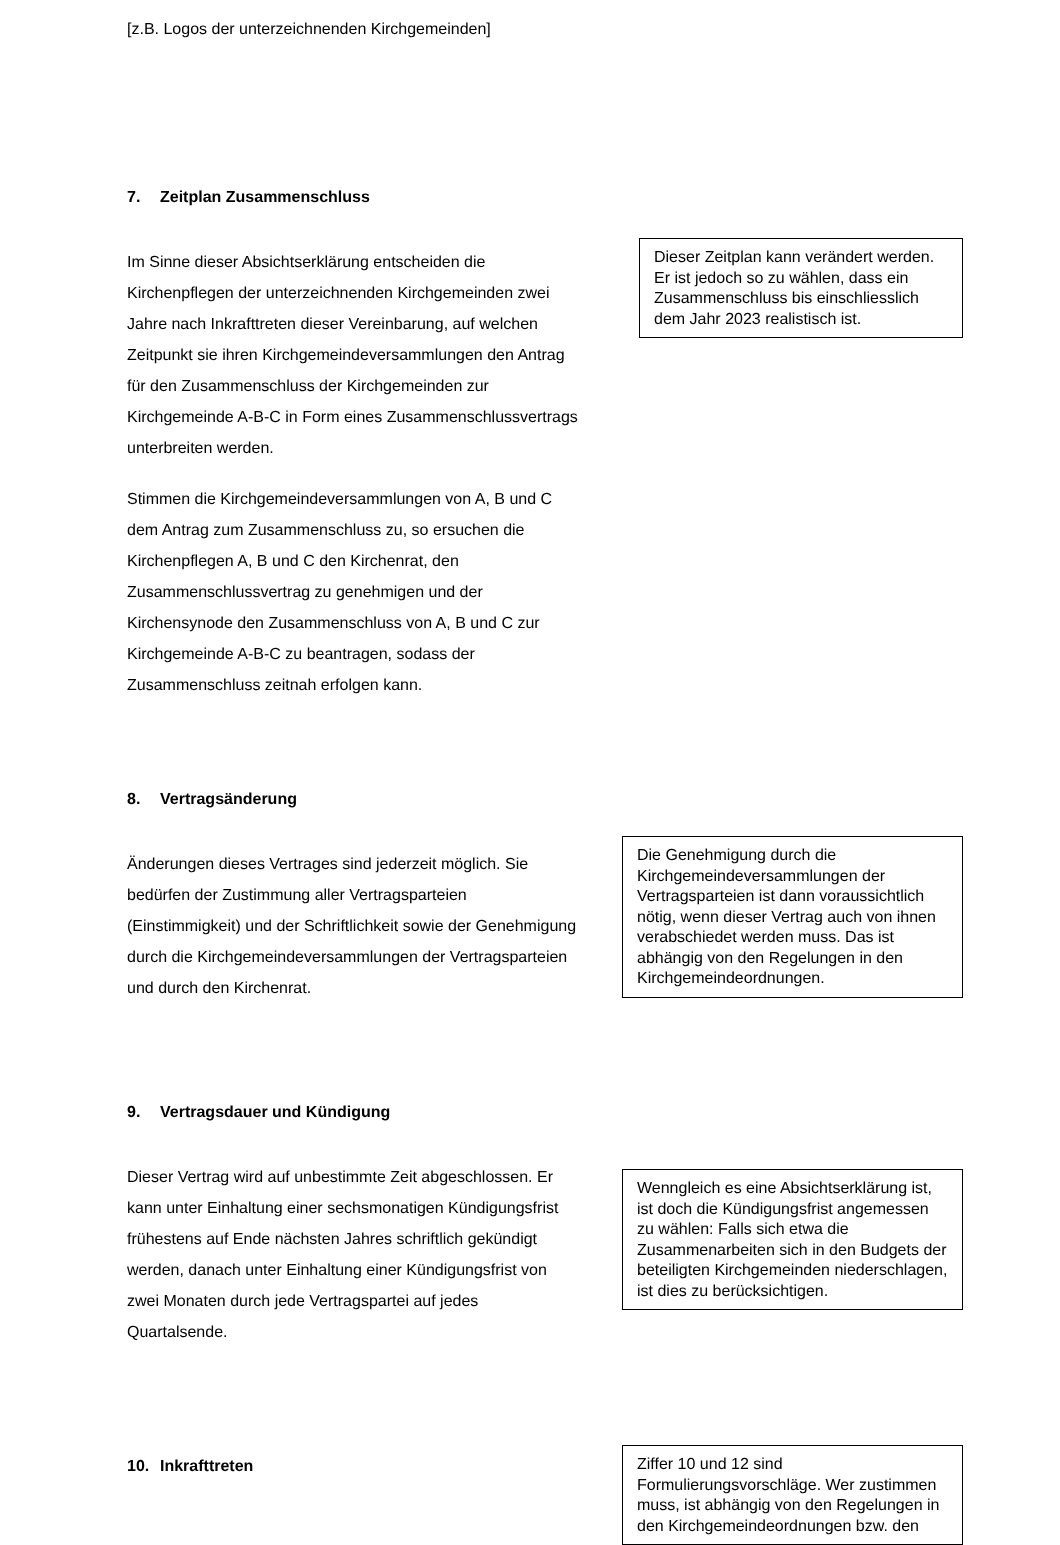[z.B. Logos der unterzeichnenden Kirchgemeinden]
7. Zeitplan Zusammenschluss
Im Sinne dieser Absichtserklärung entscheiden die Kirchenpflegen der unterzeichnenden Kirchgemeinden zwei Jahre nach Inkrafttreten dieser Vereinbarung, auf welchen Zeitpunkt sie ihren Kirchgemeindeversammlungen den Antrag für den Zusammenschluss der Kirchgemeinden zur Kirchgemeinde A-B-C in Form eines Zusammenschlussvertrags unterbreiten werden.
Stimmen die Kirchgemeindeversammlungen von A, B und C dem Antrag zum Zusammenschluss zu, so ersuchen die Kirchenpflegen A, B und C den Kirchenrat, den Zusammenschlussvertrag zu genehmigen und der Kirchensynode den Zusammenschluss von A, B und C zur Kirchgemeinde A-B-C zu beantragen, sodass der Zusammenschluss zeitnah erfolgen kann.
Dieser Zeitplan kann verändert werden. Er ist jedoch so zu wählen, dass ein Zusammenschluss bis einschliesslich dem Jahr 2023 realistisch ist.
8. Vertragsänderung
Änderungen dieses Vertrages sind jederzeit möglich. Sie bedürfen der Zustimmung aller Vertragsparteien (Einstimmigkeit) und der Schriftlichkeit sowie der Genehmigung durch die Kirchgemeindeversammlungen der Vertragsparteien und durch den Kirchenrat.
Die Genehmigung durch die Kirchgemeindeversammlungen der Vertragsparteien ist dann voraussichtlich nötig, wenn dieser Vertrag auch von ihnen verabschiedet werden muss. Das ist abhängig von den Regelungen in den Kirchgemeindeordnungen.
9. Vertragsdauer und Kündigung
Dieser Vertrag wird auf unbestimmte Zeit abgeschlossen. Er kann unter Einhaltung einer sechsmonatigen Kündigungsfrist frühestens auf Ende nächsten Jahres schriftlich gekündigt werden, danach unter Einhaltung einer Kündigungsfrist von zwei Monaten durch jede Vertragspartei auf jedes Quartalsende.
Wenngleich es eine Absichtserklärung ist, ist doch die Kündigungsfrist angemessen zu wählen: Falls sich etwa die Zusammenarbeiten sich in den Budgets der beteiligten Kirchgemeinden niederschlagen, ist dies zu berücksichtigen.
10. Inkrafttreten
Ziffer 10 und 12 sind Formulierungsvorschläge. Wer zustimmen muss, ist abhängig von den Regelungen in den Kirchgemeindeordnungen bzw. den